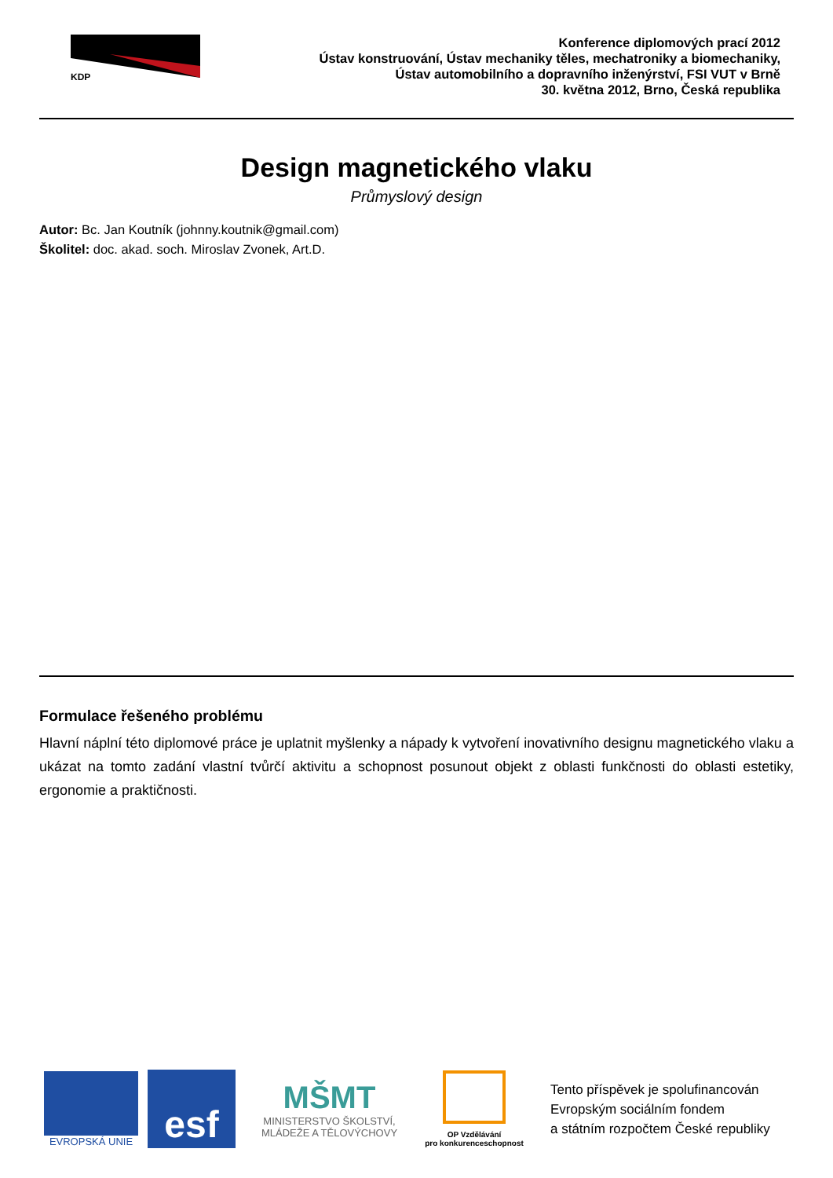KDP
Konference diplomových prací 2012
Ústav konstruování, Ústav mechaniky těles, mechatroniky a biomechaniky,
Ústav automobilního a dopravního inženýrství, FSI VUT v Brně
30. května 2012, Brno, Česká republika
Design magnetického vlaku
Průmyslový design
Autor: Bc. Jan Koutník (johnny.koutnik@gmail.com)
Školitel: doc. akad. soch. Miroslav Zvonek, Art.D.
Formulace řešeného problému
Hlavní náplní této diplomové práce je uplatnit myšlenky a nápady k vytvoření inovativního designu magnetického vlaku a ukázat na tomto zadání vlastní tvůrčí aktivitu a schopnost posunout objekt z oblasti funkčnosti do oblasti estetiky, ergonomie a praktičnosti.
EVROPSKÁ UNIE
esf
MŠMT
MINISTERSTVO ŠKOLSTVÍ,
MLÁDEŽE A TĚLOVÝCHOVY
OP Vzdělávání
pro konkurenceschopnost
Tento příspěvek je spolufinancován
Evropským sociálním fondem
a státním rozpočtem České republiky